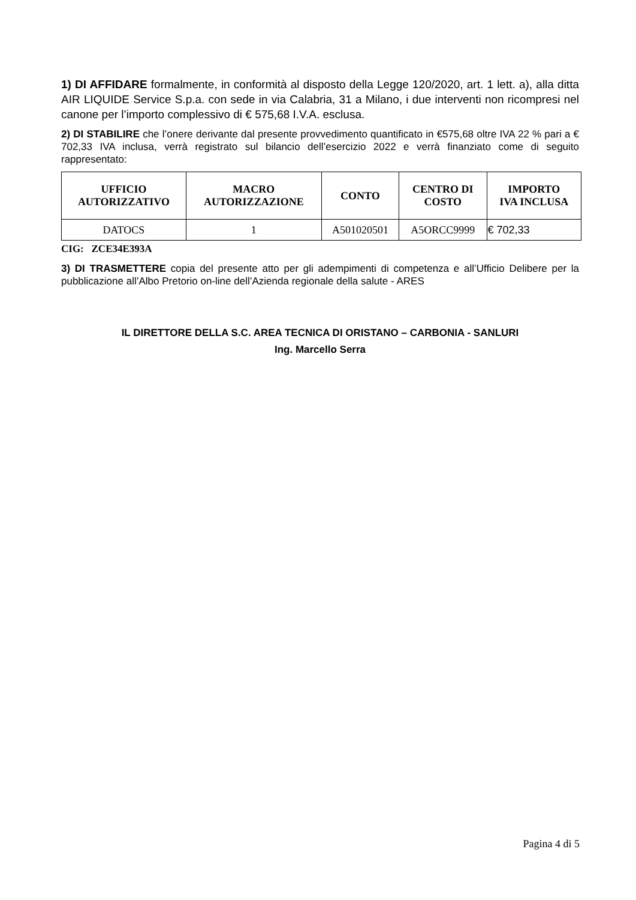1) DI AFFIDARE formalmente, in conformità al disposto della Legge 120/2020, art. 1 lett. a), alla ditta AIR LIQUIDE Service S.p.a. con sede in via Calabria, 31 a Milano, i due interventi non ricompresi nel canone per l’importo complessivo di € 575,68 I.V.A. esclusa.
2) DI STABILIRE che l’onere derivante dal presente provvedimento quantificato in €575,68 oltre IVA 22 % pari a € 702,33 IVA inclusa, verrà registrato sul bilancio dell’esercizio 2022 e verrà finanziato come di seguito rappresentato:
| UFFICIO AUTORIZZATIVO | MACRO AUTORIZZAZIONE | CONTO | CENTRO DI COSTO | IMPORTO IVA INCLUSA |
| --- | --- | --- | --- | --- |
| DATOCS | 1 | A501020501 | A5ORCC9999 | € 702,33 |
CIG: ZCE34E393A
3) DI TRASMETTERE copia del presente atto per gli adempimenti di competenza e all’Ufficio Delibere per la pubblicazione all’Albo Pretorio on-line dell’Azienda regionale della salute - ARES
IL DIRETTORE DELLA S.C. AREA TECNICA DI ORISTANO – CARBONIA - SANLURI
Ing. Marcello Serra
Pagina 4 di 5